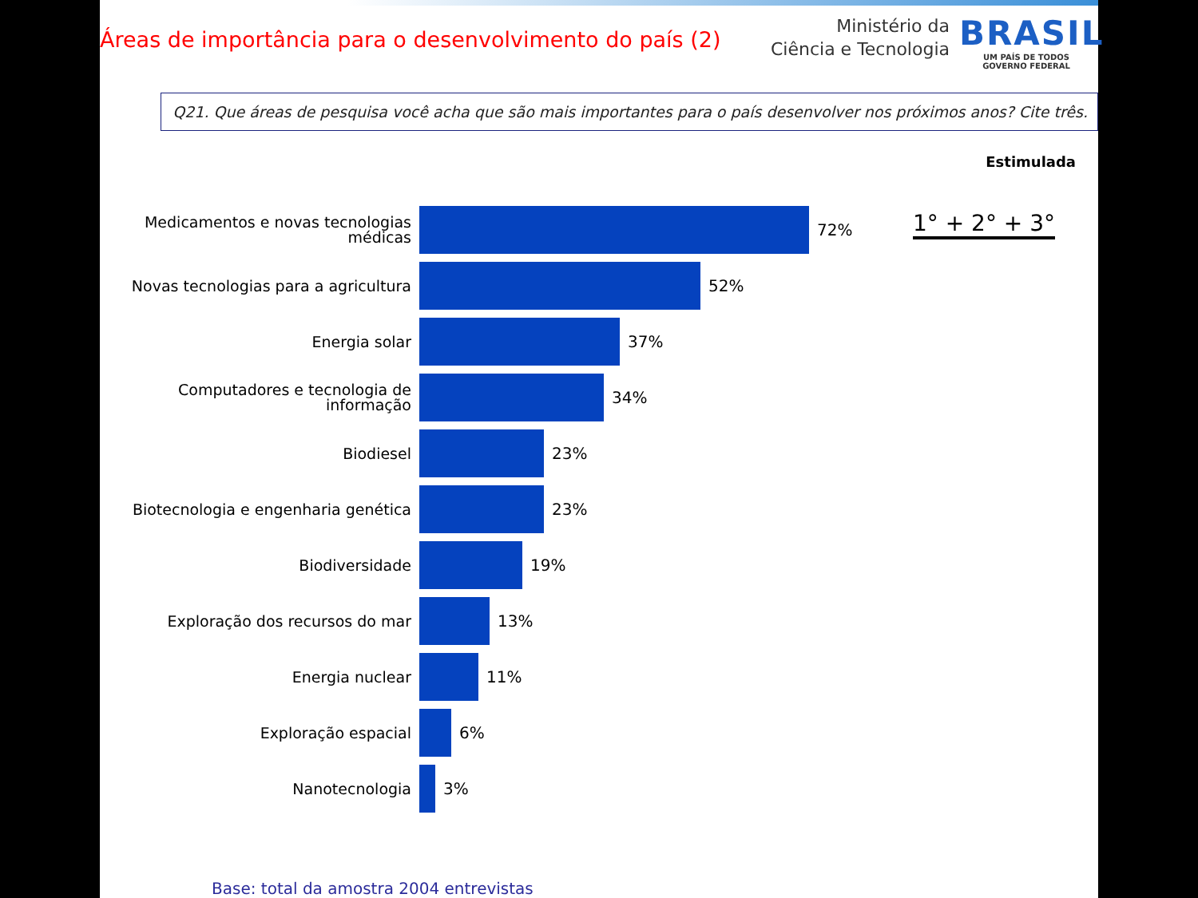Áreas de importância para o desenvolvimento do país (2)
Ministério da
Ciência e Tecnologia
BRASIL
UM PAÍS DE TODOS
GOVERNO FEDERAL
Q21. Que áreas de pesquisa você acha que são mais importantes para o país desenvolver nos próximos anos? Cite três.
Estimulada
1° + 2° + 3°
Medicamentos e novas tecnologias médicas
72%
Novas tecnologias para a agricultura
52%
Energia solar
37%
Computadores e tecnologia de informação
34%
Biodiesel
23%
Biotecnologia e engenharia genética
23%
Biodiversidade
19%
Exploração dos recursos do mar
13%
Energia nuclear
11%
Exploração espacial
6%
Nanotecnologia
3%
Base: total da amostra 2004 entrevistas